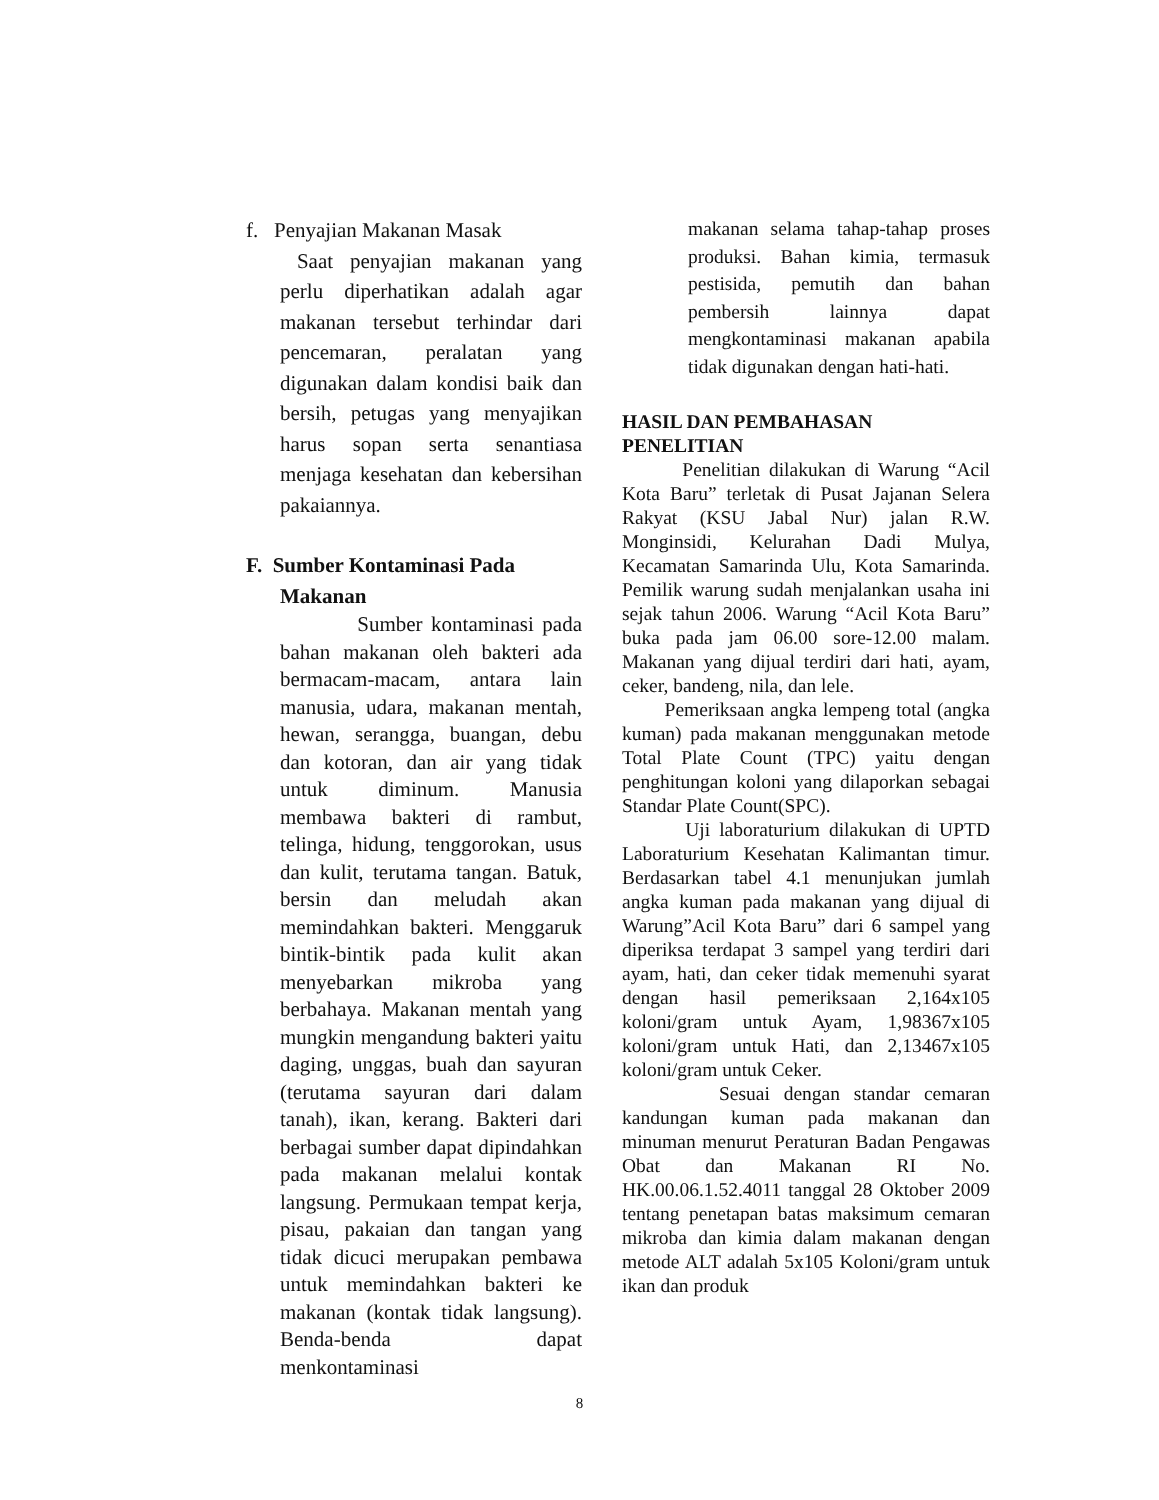f. Penyajian Makanan Masak
Saat penyajian makanan yang perlu diperhatikan adalah agar makanan tersebut terhindar dari pencemaran, peralatan yang digunakan dalam kondisi baik dan bersih, petugas yang menyajikan harus sopan serta senantiasa menjaga kesehatan dan kebersihan pakaiannya.
F. Sumber Kontaminasi Pada
Makanan
Sumber kontaminasi pada bahan makanan oleh bakteri ada bermacam-macam, antara lain manusia, udara, makanan mentah, hewan, serangga, buangan, debu dan kotoran, dan air yang tidak untuk diminum. Manusia membawa bakteri di rambut, telinga, hidung, tenggorokan, usus dan kulit, terutama tangan. Batuk, bersin dan meludah akan memindahkan bakteri. Menggaruk bintik-bintik pada kulit akan menyebarkan mikroba yang berbahaya. Makanan mentah yang mungkin mengandung bakteri yaitu daging, unggas, buah dan sayuran (terutama sayuran dari dalam tanah), ikan, kerang. Bakteri dari berbagai sumber dapat dipindahkan pada makanan melalui kontak langsung. Permukaan tempat kerja, pisau, pakaian dan tangan yang tidak dicuci merupakan pembawa untuk memindahkan bakteri ke makanan (kontak tidak langsung). Benda-benda dapat menkontaminasi
makanan selama tahap-tahap proses produksi. Bahan kimia, termasuk pestisida, pemutih dan bahan pembersih lainnya dapat mengkontaminasi makanan apabila tidak digunakan dengan hati-hati.
HASIL DAN PEMBAHASAN
PENELITIAN
Penelitian dilakukan di Warung “Acil Kota Baru” terletak di Pusat Jajanan Selera Rakyat (KSU Jabal Nur) jalan R.W. Monginsidi, Kelurahan Dadi Mulya, Kecamatan Samarinda Ulu, Kota Samarinda. Pemilik warung sudah menjalankan usaha ini sejak tahun 2006. Warung “Acil Kota Baru” buka pada jam 06.00 sore-12.00 malam. Makanan yang dijual terdiri dari hati, ayam, ceker, bandeng, nila, dan lele.
Pemeriksaan angka lempeng total (angka kuman) pada makanan menggunakan metode Total Plate Count (TPC) yaitu dengan penghitungan koloni yang dilaporkan sebagai Standar Plate Count(SPC).
Uji laboraturium dilakukan di UPTD Laboraturium Kesehatan Kalimantan timur. Berdasarkan tabel 4.1 menunjukan jumlah angka kuman pada makanan yang dijual di Warung”Acil Kota Baru” dari 6 sampel yang diperiksa terdapat 3 sampel yang terdiri dari ayam, hati, dan ceker tidak memenuhi syarat dengan hasil pemeriksaan 2,164x105 koloni/gram untuk Ayam, 1,98367x105 koloni/gram untuk Hati, dan 2,13467x105 koloni/gram untuk Ceker.
Sesuai dengan standar cemaran kandungan kuman pada makanan dan minuman menurut Peraturan Badan Pengawas Obat dan Makanan RI No. HK.00.06.1.52.4011 tanggal 28 Oktober 2009 tentang penetapan batas maksimum cemaran mikroba dan kimia dalam makanan dengan metode ALT adalah 5x105 Koloni/gram untuk ikan dan produk
8